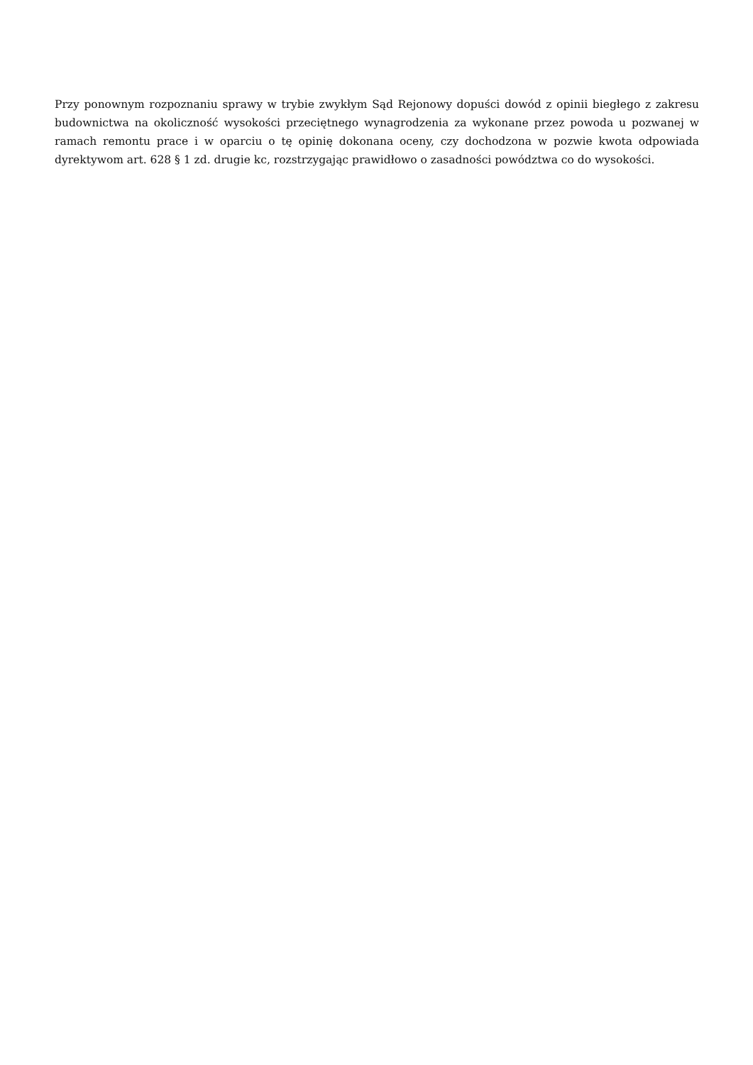Przy ponownym rozpoznaniu sprawy w trybie zwykłym Sąd Rejonowy dopuści dowód z opinii biegłego z zakresu budownictwa na okoliczność wysokości przeciętnego wynagrodzenia za wykonane przez powoda u pozwanej w ramach remontu prace i w oparciu o tę opinię dokonana oceny, czy dochodzona w pozwie kwota odpowiada dyrektywom art. 628 § 1 zd. drugie kc, rozstrzygając prawidłowo o zasadności powództwa co do wysokości.